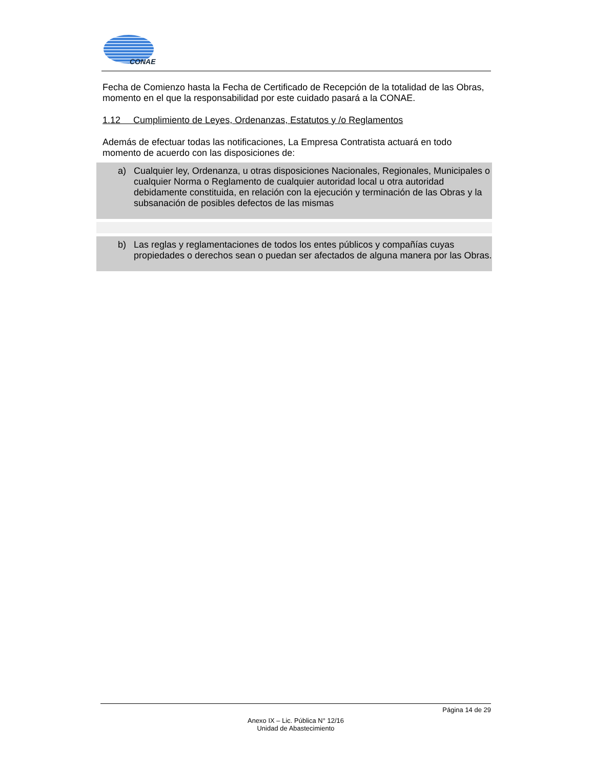CONAE
Fecha de Comienzo hasta la Fecha de Certificado de Recepción de la totalidad de las Obras, momento en el que la responsabilidad por este cuidado pasará a la CONAE.
1.12 Cumplimiento de Leyes, Ordenanzas, Estatutos y /o Reglamentos
Además de efectuar todas las notificaciones, La Empresa Contratista actuará en todo momento de acuerdo con las disposiciones de:
a) Cualquier ley, Ordenanza, u otras disposiciones Nacionales, Regionales, Municipales o cualquier Norma o Reglamento de cualquier autoridad local u otra autoridad debidamente constituida, en relación con la ejecución y terminación de las Obras y la subsanación de posibles defectos de las mismas
b) Las reglas y reglamentaciones de todos los entes públicos y compañías cuyas propiedades o derechos sean o puedan ser afectados de alguna manera por las Obras.
Página 14 de 29
Anexo IX – Lic. Pública N° 12/16
Unidad de Abastecimiento